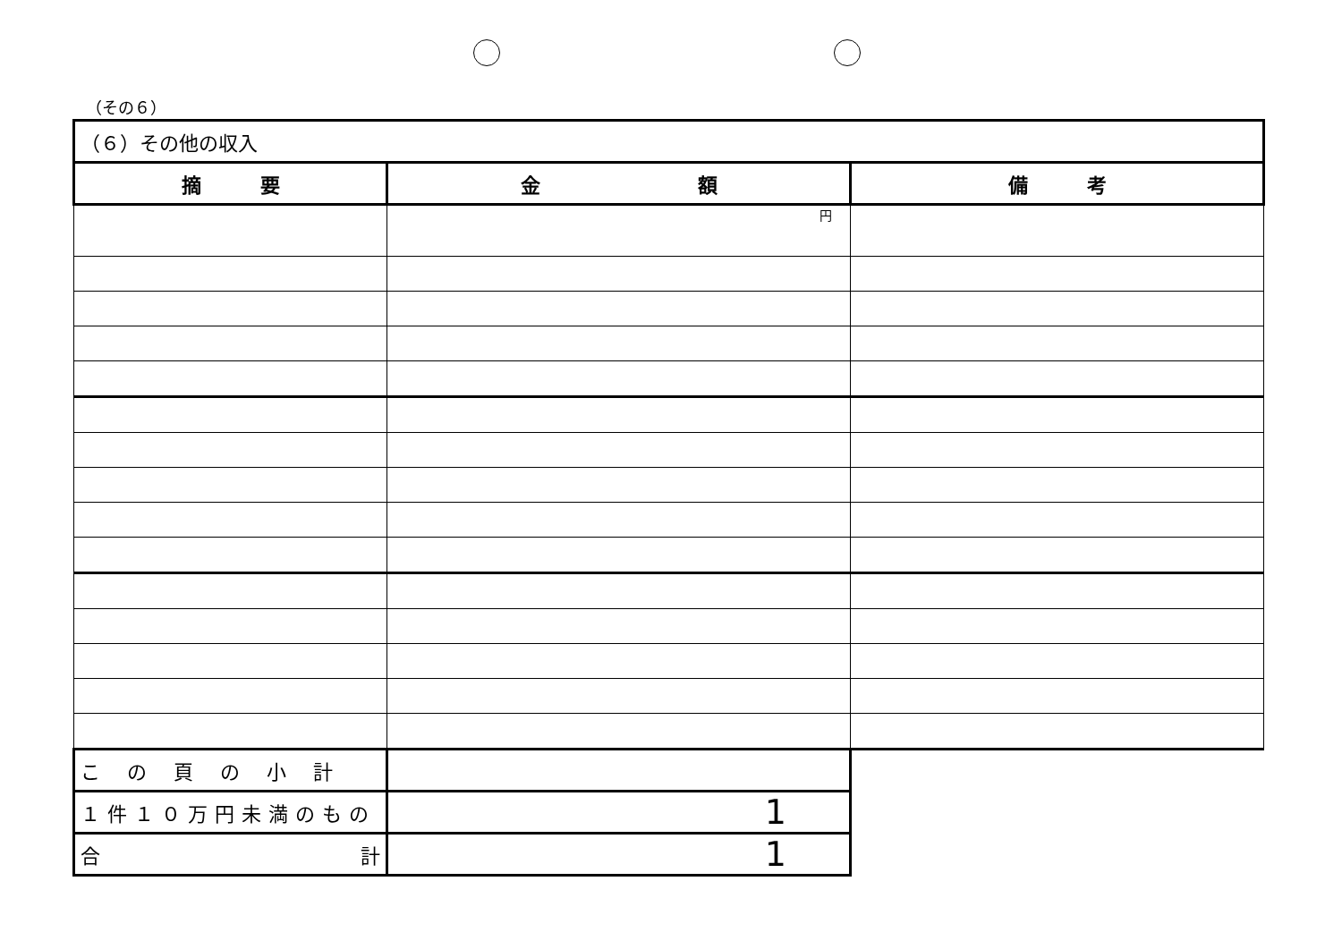（その６）
| （６）その他の収入 | | |
| 摘 要 | 金 額 | 備 考 |
| | 円 | |
| この頁の小計 | | |
| １件１０万円未満のもの | 1 | |
| 合 計 | 1 | |